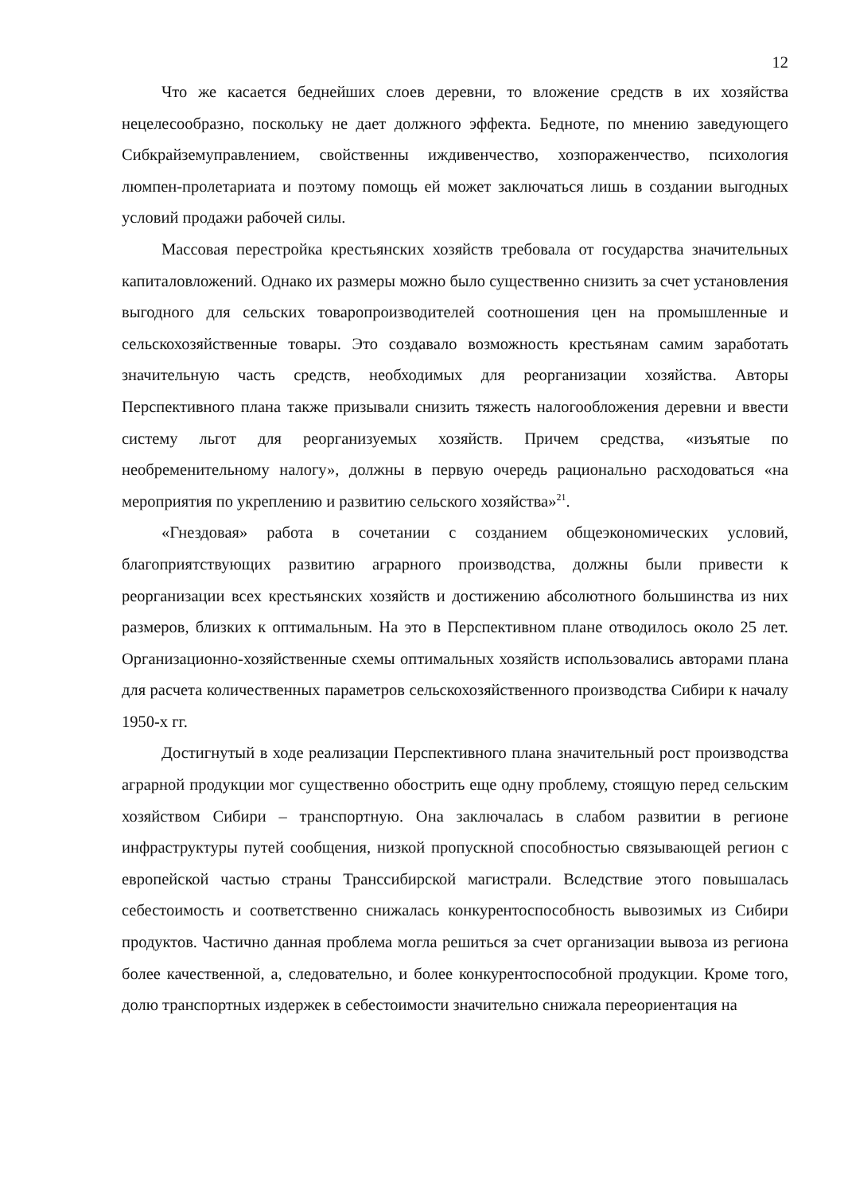12
Что же касается беднейших слоев деревни, то вложение средств в их хозяйства нецелесообразно, поскольку не дает должного эффекта. Бедноте, по мнению заведующего Сибкрайземуправлением, свойственны иждивенчество, хозпораженчество, психология люмпен-пролетариата и поэтому помощь ей может заключаться лишь в создании выгодных условий продажи рабочей силы.
Массовая перестройка крестьянских хозяйств требовала от государства значительных капиталовложений. Однако их размеры можно было существенно снизить за счет установления выгодного для сельских товаропроизводителей соотношения цен на промышленные и сельскохозяйственные товары. Это создавало возможность крестьянам самим заработать значительную часть средств, необходимых для реорганизации хозяйства. Авторы Перспективного плана также призывали снизить тяжесть налогообложения деревни и ввести систему льгот для реорганизуемых хозяйств. Причем средства, «изъятые по необременительному налогу», должны в первую очередь рационально расходоваться «на мероприятия по укреплению и развитию сельского хозяйства»<sup>21</sup>.
«Гнездовая» работа в сочетании с созданием общеэкономических условий, благоприятствующих развитию аграрного производства, должны были привести к реорганизации всех крестьянских хозяйств и достижению абсолютного большинства из них размеров, близких к оптимальным. На это в Перспективном плане отводилось около 25 лет. Организационно-хозяйственные схемы оптимальных хозяйств использовались авторами плана для расчета количественных параметров сельскохозяйственного производства Сибири к началу 1950-х гг.
Достигнутый в ходе реализации Перспективного плана значительный рост производства аграрной продукции мог существенно обострить еще одну проблему, стоящую перед сельским хозяйством Сибири – транспортную. Она заключалась в слабом развитии в регионе инфраструктуры путей сообщения, низкой пропускной способностью связывающей регион с европейской частью страны Транссибирской магистрали. Вследствие этого повышалась себестоимость и соответственно снижалась конкурентоспособность вывозимых из Сибири продуктов. Частично данная проблема могла решиться за счет организации вывоза из региона более качественной, а, следовательно, и более конкурентоспособной продукции. Кроме того, долю транспортных издержек в себестоимости значительно снижала переориентация на